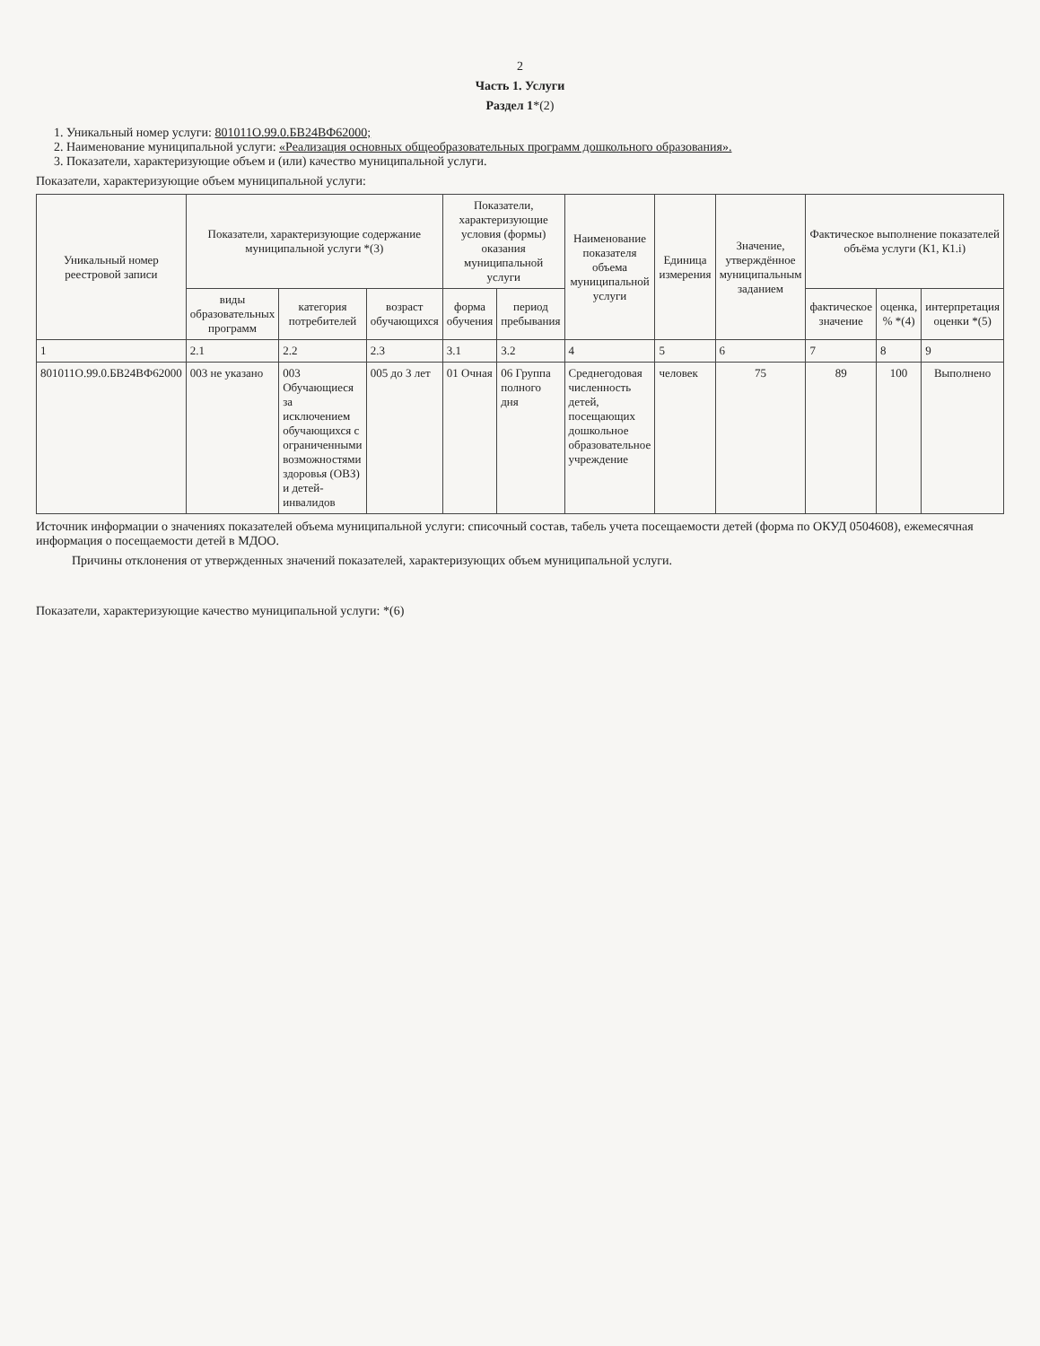2
Часть 1. Услуги
Раздел 1*(2)
1. Уникальный номер услуги: 801011О.99.0.БВ24ВФ62000;
2. Наименование муниципальной услуги: «Реализация основных общеобразовательных программ дошкольного образования».
3. Показатели, характеризующие объем и (или) качество муниципальной услуги.
Показатели, характеризующие объем муниципальной услуги:
| Уникальный номер реестровой записи | Показатели, характеризующие содержание муниципальной услуги *(3) | | | Показатели, характеризующие условия (формы) оказания муниципальной услуги | | Наименование показателя объема муниципальной услуги | Единица измерения | Значение, утверждённое муниципальным заданием | Фактическое выполнение показателей объёма услуги (К1, К1.i) | | |
| --- | --- | --- | --- | --- | --- | --- | --- | --- | --- | --- | --- |
| | виды образовательных программ | категория потребителей | возраст обучающихся | форма обучения | период пребывания | | | | фактическое значение | оценка, % *(4) | интерпретация оценки *(5) |
| 1 | 2.1 | 2.2 | 2.3 | 3.1 | 3.2 | 4 | 5 | 6 | 7 | 8 | 9 |
| 801011О.99.0.БВ24ВФ62000 | 003 не указано | 003 Обучающиеся за исключением обучающихся с ограниченными возможностями здоровья (ОВЗ) и детей-инвалидов | 005 до 3 лет | 01 Очная | 06 Группа полного дня | Среднегодовая численность детей, посещающих дошкольное образовательное учреждение | человек | 75 | 89 | 100 | Выполнено |
Источник информации о значениях показателей объема муниципальной услуги: списочный состав, табель учета посещаемости детей (форма по ОКУД 0504608), ежемесячная информация о посещаемости детей в МДОО.
Причины отклонения от утвержденных значений показателей, характеризующих объем муниципальной услуги.
Показатели, характеризующие качество муниципальной услуги: *(6)